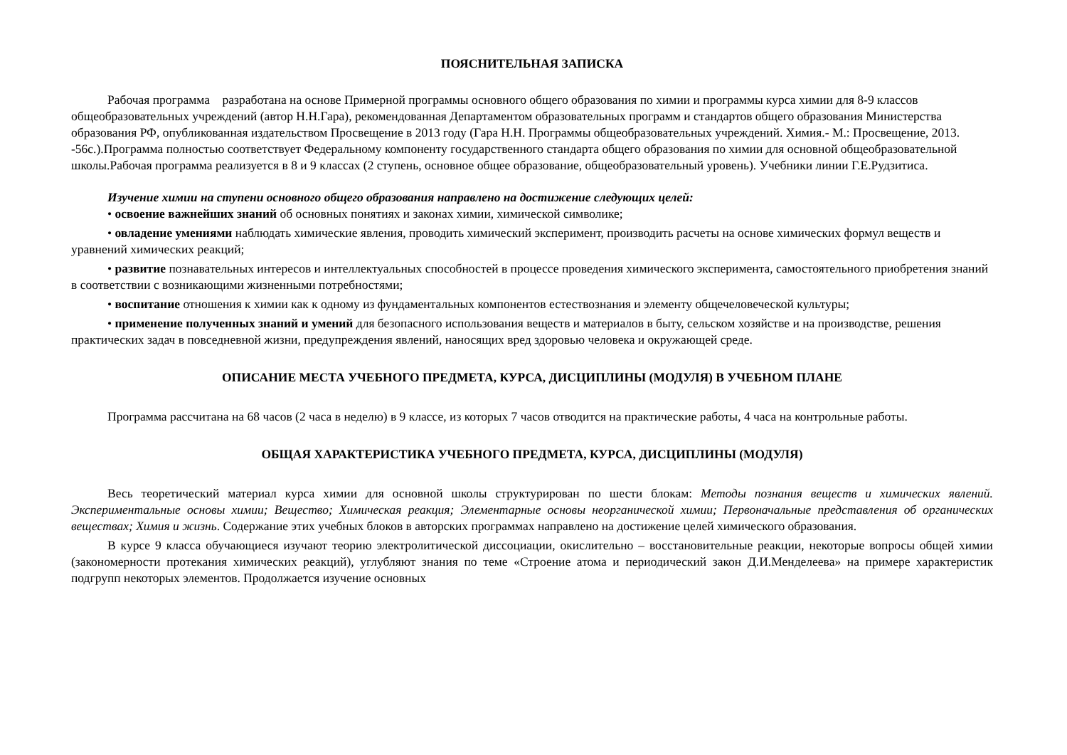ПОЯСНИТЕЛЬНАЯ ЗАПИСКА
Рабочая программа разработана на основе Примерной программы основного общего образования по химии и программы курса химии для 8-9 классов общеобразовательных учреждений (автор Н.Н.Гара), рекомендованная Департаментом образовательных программ и стандартов общего образования Министерства образования РФ, опубликованная издательством Просвещение в 2013 году (Гара Н.Н. Программы общеобразовательных учреждений. Химия.- М.: Просвещение, 2013. -56с.).Программа полностью соответствует Федеральному компоненту государственного стандарта общего образования по химии для основной общеобразовательной школы.Рабочая программа реализуется в 8 и 9 классах (2 ступень, основное общее образование, общеобразовательный уровень). Учебники линии Г.Е.Рудзитиса.
Изучение химии на ступени основного общего образования направлено на достижение следующих целей:
• освоение важнейших знаний об основных понятиях и законах химии, химической символике;
• овладение умениями наблюдать химические явления, проводить химический эксперимент, производить расчеты на основе химических формул веществ и уравнений химических реакций;
• развитие познавательных интересов и интеллектуальных способностей в процессе проведения химического эксперимента, самостоятельного приобретения знаний в соответствии с возникающими жизненными потребностями;
• воспитание отношения к химии как к одному из фундаментальных компонентов естествознания и элементу общечеловеческой культуры;
• применение полученных знаний и умений для безопасного использования веществ и материалов в быту, сельском хозяйстве и на производстве, решения практических задач в повседневной жизни, предупреждения явлений, наносящих вред здоровью человека и окружающей среде.
ОПИСАНИЕ МЕСТА УЧЕБНОГО ПРЕДМЕТА, КУРСА, ДИСЦИПЛИНЫ (МОДУЛЯ) В УЧЕБНОМ ПЛАНЕ
Программа рассчитана на 68 часов (2 часа в неделю) в 9 классе, из которых 7 часов отводится на практические работы, 4 часа на контрольные работы.
ОБЩАЯ ХАРАКТЕРИСТИКА УЧЕБНОГО ПРЕДМЕТА, КУРСА, ДИСЦИПЛИНЫ (МОДУЛЯ)
Весь теоретический материал курса химии для основной школы структурирован по шести блокам: Методы познания веществ и химических явлений. Экспериментальные основы химии; Вещество; Химическая реакция; Элементарные основы неорганической химии; Первоначальные представления об органических веществах; Химия и жизнь. Содержание этих учебных блоков в авторских программах направлено на достижение целей химического образования.
В курсе 9 класса обучающиеся изучают теорию электролитической диссоциации, окислительно – восстановительные реакции, некоторые вопросы общей химии (закономерности протекания химических реакций), углубляют знания по теме «Строение атома и периодический закон Д.И.Менделеева» на примере характеристик подгрупп некоторых элементов. Продолжается изучение основных